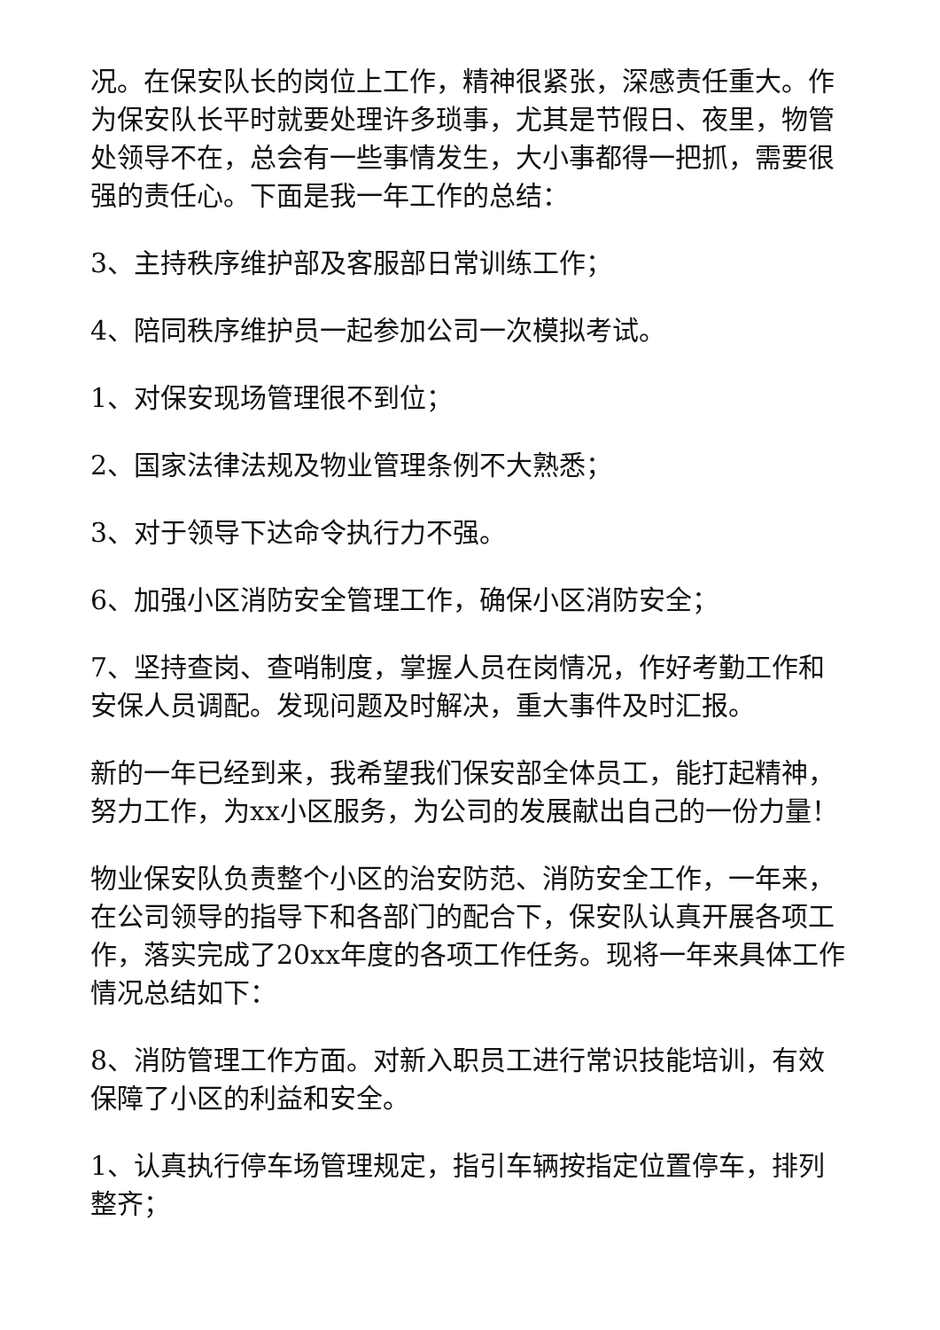况。在保安队长的岗位上工作，精神很紧张，深感责任重大。作为保安队长平时就要处理许多琐事，尤其是节假日、夜里，物管处领导不在，总会有一些事情发生，大小事都得一把抓，需要很强的责任心。下面是我一年工作的总结：
3、主持秩序维护部及客服部日常训练工作；
4、陪同秩序维护员一起参加公司一次模拟考试。
1、对保安现场管理很不到位；
2、国家法律法规及物业管理条例不大熟悉；
3、对于领导下达命令执行力不强。
6、加强小区消防安全管理工作，确保小区消防安全；
7、坚持查岗、查哨制度，掌握人员在岗情况，作好考勤工作和安保人员调配。发现问题及时解决，重大事件及时汇报。
新的一年已经到来，我希望我们保安部全体员工，能打起精神，努力工作，为xx小区服务，为公司的发展献出自己的一份力量！
物业保安队负责整个小区的治安防范、消防安全工作，一年来，在公司领导的指导下和各部门的配合下，保安队认真开展各项工作，落实完成了20xx年度的各项工作任务。现将一年来具体工作情况总结如下：
8、消防管理工作方面。对新入职员工进行常识技能培训，有效保障了小区的利益和安全。
1、认真执行停车场管理规定，指引车辆按指定位置停车，排列整齐；